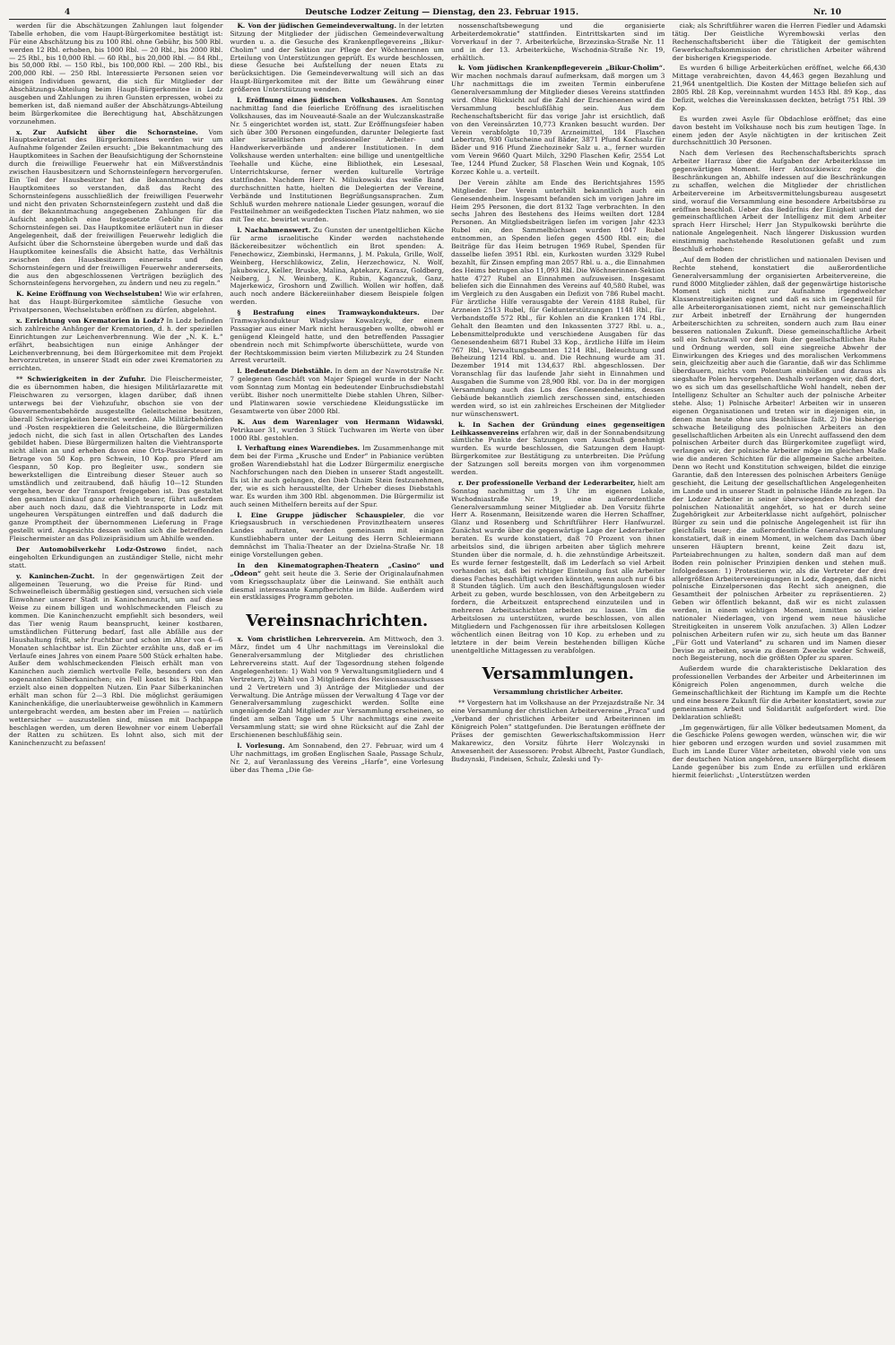4 Deutsche Lodzer Zeitung — Dienstag, den 23. Februar 1915. Nr. 10
werden für die Abschätzungen Zahlungen laut folgender Tabelle erhoben, die vom Haupt-Bürgerkomitee bestätigt ist: Für eine Abschätzung bis zu 100 Rbl. ohne Gebühr, bis 500 Rbl. werden 12 Rbl. erhoben, bis 1000 Rbl. — 20 Rbl., bis 2000 Rbl. — 25 Rbl., bis 10,000 Rbl. — 60 Rbl., bis 20,000 Rbl. — 84 Rbl., bis 50,000 Rbl. — 150 Rbl., bis 100,000 Rbl. — 200 Rbl., bis 200,000 Rbl. — 250 Rbl. Interessierte Personen seien vor einigen Individuen gewarnt, die sich für Mitglieder der Abschätzungs-Abteilung beim Haupt-Bürgerkomitee in Lodz ausgeben und Zahlungen zu ihren Gunsten erpressen, wobei zu bemerken ist, daß niemand außer der Abschätzungs-Abteilung beim Bürgerkomitee die Berechtigung hat, Abschätzungen vorzunehmen.
x. Zur Aufsicht über die Schornsteine. Vom Hauptsekretariat des Bürgerkomitees werden wir um Aufnahme folgender Zeilen ersucht: „Die Bekanntmachung des Hauptkomitees in Sachen der Beaufsichtigung der Schornsteine durch die freiwillige Feuerwehr hat ein Mißverständnis zwischen Hausbesitzern und Schornsteinfegern hervorgerufen. Ein Teil der Hausbesitzer hat die Bekanntmachung des Hauptkomitees so verstanden, daß das Recht des Schornsteinfegens ausschließlich der freiwilligen Feuerwehr und nicht den privaten Schornsteinfegern zusteht und daß die in der Bekanntmachung angegebenen Zahlungen für die Aufsicht angeblich eine festgesetzte Gebühr für das Schornsteinfegen sei. Das Hauptkomitee erläutert nun in dieser Angelegenheit, daß der freiwilligen Feuerwehr lediglich die Aufsicht über die Schornsteine übergeben wurde und daß das Hauptkomitee keinesfalls die Absicht hatte, das Verhältnis zwischen den Hausbesitzern einerseits und den Schornsteinfegern und der freiwilligen Feuerwehr andererseits, die aus den abgeschlossenen Verträgen bezüglich des Schornsteinfegens hervorgehen, zu ändern und neu zu regeln.“
K. Keine Eröffnung von Wechselstuben! Wie wir erfahren, hat das Haupt-Bürgerkomitee sämtliche Gesuche von Privatpersonen, Wechselstuben eröffnen zu dürfen, abgelehnt.
x. Errichtung von Krematorien in Lodz? In Lodz befinden sich zahlreiche Anhänger der Krematorien, d. h. der speziellen Einrichtungen zur Leichenverbrennung. Wie der „N. K. Ł.“ erfährt, beabsichtigen nun einige Anhänger der Leichenverbrennung, bei dem Bürgerkomitee mit dem Projekt hervorzutreten, in unserer Stadt ein oder zwei Krematorien zu errichten.
** Schwierigkeiten in der Zufuhr. Die Fleischermeister, die es übernommen haben, die hiesigen Militärlazarette mit Fleischwaren zu versorgen, klagen darüber, daß ihnen unterwegs bei der Viehzufuhr, obschon sie von der Gouvernementsbehörde ausgestellte Geleitscheine besitzen, überall Schwierigkeiten bereitet werden. Alle Militärbehörden und -Posten respektieren die Geleitscheine, die Bürgermilizen jedoch nicht, die sich fast in allen Ortschaften des Landes gebildet haben. Diese Bürgermilizen halten die Viehtransporte nicht allein an und erheben davon eine Orts-Passiersteuer im Betrage von 50 Kop. pro Schwein, 10 Kop. pro Pferd am Gespann, 50 Kop. pro Begleiter usw., sondern sie bewerkstelligen die Eintreibung dieser Steuer auch so umständlich und zeitraubend, daß häufig 10—12 Stunden vergehen, bevor der Transport freigegeben ist. Das gestaltet den gesamten Einkauf ganz erheblich teurer, führt außerdem aber auch noch dazu, daß die Viehtransporte in Lodz mit ungeheuren Verspätungen eintreffen und daß dadurch die ganze Promptheit der übernommenen Lieferung in Frage gestellt wird. Angesichts dessen wollen sich die betreffenden Fleischermeister an das Polizeipräsidium um Abhilfe wenden.
Der Automobilverkehr Lodz-Ostrowo findet, nach eingeholten Erkundigungen an zuständiger Stelle, nicht mehr statt.
y. Kaninchen-Zucht. In der gegenwärtigen Zeit der allgemeinen Teuerung, wo die Preise für Rind- und Schweinefleisch übermäßig gestiegen sind, versuchen sich viele Einwohner unserer Stadt in Kaninchenzucht, um auf diese Weise zu einem billigen und wohlschmeckenden Fleisch zu kommen. Die Kaninchenzucht empfiehlt sich besonders, weil das Tier wenig Raum beansprucht, keiner kostbaren, umständlichen Fütterung bedarf, fast alle Abfälle aus der Haushaltung frißt, sehr fruchtbar und schon im Alter von 4—6 Monaten schlachtbar ist. Ein Züchter erzählte uns, daß er im Verlaufe eines Jahres von einem Paare 500 Stück erhalten habe. Außer dem wohlschmeckenden Fleisch erhält man von Kaninchen auch ziemlich wertvolle Felle, besonders von den sogenannten Silberkaninchen; ein Fell kostet bis 5 Rbl. Man erzielt also einen doppelten Nutzen. Ein Paar Silberkaninchen erhält man schon für 2—3 Rbl. Die möglichst geräumigen Kaninchenkäfige, die unerlaubterweise gewöhnlich in Kammern untergebracht werden, am besten aber im Freien — natürlich wettersicher — auszustellen sind, müssen mit Dachpappe beschlagen werden, um deren Bewohner vor einem Ueberfall der Ratten zu schützen. Es lohnt also, sich mit der Kaninchenzucht zu befassen!
K. Von der jüdischen Gemeindeverwaltung. In der letzten Sitzung der Mitglieder der jüdischen Gemeindeverwaltung wurden u. a. die Gesuche des Krankenpflegevereins „Bikur-Cholim“ und der Sektion zur Pflege der Wöchnerinnen um Erteilung von Unterstützungen geprüft. Es wurde beschlossen, diese Gesuche bei Aufstellung der neuen Etats zu berücksichtigen. Die Gemeindeverwaltung will sich an das Haupt-Bürgerkomitee mit der Bitte um Gewährung einer größeren Unterstützung wenden.
l. Eröffnung eines jüdischen Volkshauses. Am Sonntag nachmittag fand die feierliche Eröffnung des israelitischen Volkshauses, das im Nouveauté-Saale an der Wulczanskastraße Nr. 5 eingerichtet worden ist, statt. Zur Eröffnungsfeier haben sich über 300 Personen eingefunden, darunter Delegierte fast aller israelitischen professioneller Arbeiter- und Handwerkerverbände und anderer Institutionen. In dem Volkshause werden unterhalten: eine billige und unentgeltliche Teehalle und Küche, eine Bibliothek, ein Lesesaal, Unterrichtskurse, ferner werden kulturelle Vorträge stattfinden. Nachdem Herr N. Miliukowski das weiße Band durchschnitten hatte, hielten die Delegierten der Vereine, Verbände und Institutionen Begrüßungsansprachen. Zum Schluß wurden mehrere nationale Lieder gesungen, worauf die Festteilnehmer an weißgedeckten Tischen Platz nahmen, wo sie mit Tee etc. bewirtet wurden.
l. Nachahmenswert. Zu Gunsten der unentgeltlichen Küche für arme israelitische Kinder werden nachstehende Bäckereibesitzer wöchentlich ein Brot spenden: A. Fenechowicz, Ziembinski, Hermanns, J. M. Pakula, Grille, Wolf, Weinberg, Herschlikowicz, Zelin, Herzechowicz, N. Wolf, Jakubowicz, Keller, Bruske, Malina, Aptekarz, Karasz, Goldberg, Neiberg, J. N. Weinberg, K. Rubin, Kaganczuk, Ganz, Majerkewicz, Groshorn und Zwillich. Wollen wir hoffen, daß auch noch andere Bäckereiinhaber diesem Beispiele folgen werden.
§ Bestrafung eines Tramwaykondukteurs. Der Tramwaykondukteur Wladyslaw Kowalczyk, der einem Passagier aus einer Mark nicht herausgeben wollte, obwohl er genügend Kleingeld hatte, und den betreffenden Passagier obendrein noch mit Schimpfworte überschüttete, wurde von der Rechtskommission beim vierten Milizbezirk zu 24 Stunden Arrest verurteilt.
l. Bedeutende Diebstähle. In dem an der Nawrotstraße Nr. 7 gelegenen Geschäft von Majer Spiegel wurde in der Nacht vom Sonntag zum Montag ein bedeutender Einbruchsdiebstahl verübt. Bisher noch unermittelte Diebe stahlen Uhren, Silber- und Platinwaren sowie verschiedene Kleidungsstücke im Gesamtwerte von über 2000 Rbl.
K. Aus dem Warenlager von Hermann Widawski, Petrikauer 31, wurden 3 Stück Tuchwaren im Werte von über 1000 Rbl. gestohlen.
l. Verhaftung eines Warendiebes. Im Zusammenhange mit dem bei der Firma „Krusche und Ender“ in Pabianice verübten großen Warendiebstahl hat die Lodzer Bürgermiliz energische Nachforschungen nach den Dieben in unserer Stadt angestellt. Es ist ihr auch gelungen, den Dieb Chaim Stein festzunehmen, der, wie es sich herausstellte, der Urheber dieses Diebstahls war. Es wurden ihm 300 Rbl. abgenommen. Die Bürgermiliz ist auch seinen Mithelfern bereits auf der Spur.
l. Eine Gruppe jüdischer Schauspieler, die vor Kriegsausbruch in verschiedenen Provinztheatern unseres Landes auftraten, werden gemeinsam mit einigen Kunstliebhabern unter der Leitung des Herrn Schleiermann demnächst im Thalia-Theater an der Dzielna-Straße Nr. 18 einige Vorstellungen geben.
In den Kinematographen-Theatern „Casino“ und „Odeon“ geht seit heute die 3. Serie der Originalaufnahmen vom Kriegsschauplatz über die Leinwand. Sie enthält auch diesmal interessante Kampfberichte im Bilde. Außerdem wird ein erstklassiges Programm geboten.
Vereinsnachrichten.
x. Vom christlichen Lehrerverein. Am Mittwoch, den 3. März, findet um 4 Uhr nachmittags im Vereinslokal die Generalversammlung der Mitglieder des christlichen Lehrervereins statt. Auf der Tagesordnung stehen folgende Angelegenheiten: 1) Wahl von 9 Verwaltungsmitgliedern und 4 Vertretern, 2) Wahl von 3 Mitgliedern des Revisionsausschusses und 2 Vertretern und 3) Anträge der Mitglieder und der Verwaltung. Die Anträge müssen der Verwaltung 4 Tage vor der Generalversammlung zugeschickt werden. Sollte eine ungenügende Zahl Mitglieder zur Versammlung erscheinen, so findet am selben Tage um 5 Uhr nachmittags eine zweite Versammlung statt; sie wird ohne Rücksicht auf die Zahl der Erschienenen beschlußfähig sein.
l. Vorlesung. Am Sonnabend, den 27. Februar, wird um 4 Uhr nachmittags, im großen Englischen Saale, Passage Schulz, Nr. 2, auf Veranlassung des Vereins „Harfe“, eine Vorlesung über das Thema „Die Ge-
nossenschaftsbewegung und die organisierte Arbeiterdemokratie“ stattfinden. Eintrittskarten sind im Vorverkauf in der 7. Arbeiterküche, Brzezinska-Straße Nr. 11 und in der 13. Arbeiterküche, Wschodnia-Straße Nr. 19, erhältlich.
k. Vom jüdischen Krankenpflegeverein „Bikur-Cholim“. Wir machen nochmals darauf aufmerksam, daß morgen um 3 Uhr nachmittags die im zweiten Termin einberufene Generalversammlung der Mitglieder dieses Vereins stattfinden wird. Ohne Rücksicht auf die Zahl der Erschienenen wird die Versammlung beschlußfähig sein. Aus dem Rechenschaftsbericht für das vorige Jahr ist ersichtlich, daß von den Vereinsärzten 10,773 Kranken besucht wurden. Der Verein verabfolgte 10,739 Arzneimittel, 184 Flaschen Lebertran, 930 Gutscheine auf Bäder, 3871 Pfund Kochsalz für Bäder und 916 Pfund Ziechozinekr Salz u. a., ferner wurden vom Verein 9660 Quart Milch, 3290 Flaschen Kefir, 2554 Lot Tee, 1244 Pfund Zucker, 58 Flaschen Wein und Kognak, 105 Korzec Kohle u. a. verteilt.
Der Verein zählte am Ende des Berichtsjahres 1595 Mitglieder. Der Verein unterhält bekanntlich auch ein Genesendenheim. Insgesamt befanden sich im vorigen Jahre im Heim 295 Personen, die dort 8132 Tage verbrachten. In den sechs Jahren des Bestehens des Heims weilten dort 1284 Personen. An Mitgliedsbeiträgen liefen im vorigen Jahr 4233 Rubel ein, den Sammelbüchsen wurden 1047 Rubel entnommen, an Spenden liefen gegen 4500 Rbl. ein; die Beiträge für das Heim betrugen 1969 Rubel, Spenden für dasselbe liefen 3951 Rbl. ein, Kurkosten wurden 3329 Rubel bezahlt, für Zinsen empfing man 2057 Rbl. u. a., die Einnahmen des Heims betrugen also 11,093 Rbl. Die Wöchnerinnen-Sektion hatte 4727 Rubel an Einnahmen aufzuweisen. Insgesamt beliefen sich die Einnahmen des Vereins auf 40,580 Rubel, was im Vergleich zu den Ausgaben ein Defizit von 786 Rubel macht. Für ärztliche Hilfe verausgabte der Verein 4188 Rubel, für Arzneien 2513 Rubel, für Geldunterstützungen 1148 Rbl., für Verbandstoffe 572 Rbl., für Kohlen an die Kranken 174 Rbl., Gehalt den Beamten und den Inkassenten 3727 Rbl. u. a., Lebensmittelprodukte und verschiedene Ausgaben für das Genesendenheim 6871 Rubel 33 Kop., ärztliche Hilfe im Heim 767 Rbl., Verwaltungsbeamten 1214 Rbl., Beleuchtung und Beheizung 1214 Rbl. u. and. Die Rechnung wurde am 31. Dezember 1914 mit 134,637 Rbl. abgeschlossen. Der Voranschlag für das laufende Jahr sieht in Einnahmen und Ausgaben die Summe von 28,900 Rbl. vor. Da in der morgigen Versammlung auch das Los des Genesendenheims, dessen Gebäude bekanntlich ziemlich zerschossen sind, entschieden werden wird, so ist ein zahlreiches Erscheinen der Mitglieder nur wünschenswert.
k. In Sachen der Gründung eines gegenseitigen Leihkassenvereins erfahren wir, daß in der Sonnabendsitzung sämtliche Punkte der Satzungen vom Ausschuß genehmigt wurden. Es wurde beschlossen, die Satzungen dem Haupt-Bürgerkomitee zur Bestätigung zu unterbreiten. Die Prüfung der Satzungen soll bereits morgen von ihm vorgenommen werden.
r. Der professionelle Verband der Lederarbeiter, hielt am Sonntag nachmittag um 3 Uhr im eigenen Lokale, Wschodniastraße Nr. 19, eine außerordentliche Generalversammlung seiner Mitglieder ab. Den Vorsitz führte Herr A. Rosenmann, Beisitzende waren die Herren Schaffner, Glanz und Rosenberg und Schriftführer Herr Hanfwurzel. Zunächst wurde über die gegenwärtige Lage der Lederarbeiter beraten. Es wurde konstatiert, daß 70 Prozent von ihnen arbeitslos sind, die übrigen arbeiten aber täglich mehrere Stunden über die normale, d. h. die zehnstündige Arbeitszeit. Es wurde ferner festgestellt, daß im Lederfach so viel Arbeit vorhanden ist, daß bei richtiger Einteilung fast alle Arbeiter dieses Faches beschäftigt werden könnten, wenn auch nur 6 bis 8 Stunden täglich. Um auch den Beschäftigungslosen wieder Arbeit zu geben, wurde beschlossen, von den Arbeitgebern zu fordern, die Arbeitszeit entsprechend einzuteilen und in mehreren Arbeitsschichten arbeiten zu lassen. Um die Arbeitslosen zu unterstützen, wurde beschlossen, von allen Mitgliedern und Fachgenossen für ihre arbeitslosen Kollegen wöchentlich einen Beitrag von 10 Kop. zu erheben und zu letztere in der beim Verein bestehenden billigen Küche unentgeltliche Mittagessen zu verabfolgen.
Versammlungen.
Versammlung christlicher Arbeiter.
** Vorgestern hat im Volkshause an der Przejazdstraße Nr. 34 eine Versammlung der christlichen Arbeitervereine „Praca“ und „Verband der christlichen Arbeiter und Arbeiterinnen im Königreich Polen“ stattgefunden. Die Beratungen eröffnete der Präses der gemischten Gewerkschaftskommission Herr Makarewicz, den Vorsitz führte Herr Wolczynski in Anwesenheit der Assessoren: Probst Albrecht, Pastor Gundlach, Budzynski, Findeisen, Schulz, Zaleski und Ty-
ciak; als Schriftführer waren die Herren Fiedler und Adamski tätig. Der Geistliche Wyrembowski verlas den Rechenschaftsbericht über die Tätigkeit der gemischten Gewerkschaftskommission der christlichen Arbeiter während der bisherigen Kriegsperiode.
Es wurden 6 billige Arbeiterküchen eröffnet, welche 66,430 Mittage verabreichten, davon 44,463 gegen Bezahlung und 21,964 unentgeltlich. Die Kosten der Mittage beliefen sich auf 2805 Rbl. 28 Kop, vereinnahmt wurden 1453 Rbl. 89 Kop., das Defizit, welches die Vereinskassen deckten, beträgt 751 Rbl. 39 Kop.
Es wurden zwei Asyle für Obdachlose eröffnet; das eine davon besteht im Volkshause noch bis zum heutigen Tage. In einem jeden der Asyle nächtigten in der kritischen Zeit durchschnittlich 30 Personen.
Nach dem Verlesen des Rechenschaftsberichts sprach Arbeiter Harrasz über die Aufgaben der Arbeiterklasse im gegenwärtigen Moment. Herr Antoszkiewicz regte die Beschränkungen an, Abhilfe indessen auf die Beschränkungen zu schaffen, welchen die Mitglieder der christlichen Arbeitervereine im Arbeitsvermittelungsbureau ausgesetzt sind, worauf die Versammlung eine besondere Arbeitsbörse zu eröffnen beschloß. Ueber das Bedürfnis der Einigkeit und der gemeinschaftlichen Arbeit der Intelligenz mit dem Arbeiter sprach Herr Hirschel; Herr Jan Stypulkowski berührte die nationale Angelegenheit. Nach längerer Diskussion wurden einstimmig nachstehende Resolutionen gefaßt und zum Beschluß erhoben:
„Auf dem Boden der christlichen und nationalen Devisen und Rechte stehend, konstatiert die außerordentliche Generalversammlung der organisierten Arbeitervereine, die rund 8000 Mitglieder zählen, daß der gegenwärtige historische Moment sich nicht zur Aufnahme irgendwelcher Klassenstreitigkeiten eignet und daß es sich im Gegenteil für alle Arbeiterorganisationen ziemt, nicht nur gemeinschaftlich zur Arbeit inbetreff der Ernährung der hungernden Arbeiterschichten zu schreiten, sondern auch zum Bau einer besseren nationalen Zukunft. Diese gemeinschaftliche Arbeit soll ein Schutzwall vor dem Ruin der gesellschaftlichen Ruhe und Ordnung werden, soll eine siegreiche Abwehr der Einwirkungen des Krieges und des moralischen Verkommens sein, gleichzeitig aber auch die Garantie, daß wir das Schlimme überdauern, nichts vom Polentum einbüßen und daraus als siegshafte Polen hervorgehen. Deshalb verlangen wir, daß dort, wo es sich um das gesellschaftliche Wohl handelt, neben der Intelligenz Schulter an Schulter auch der polnische Arbeiter stehe. Also; 1) Polnische Arbeiter! Arbeiten wir in unseren eigenen Organisationen und treten wir in diejenigen ein, in denen man heute ohne uns Beschlüsse faßt. 2) Die bisherige schwache Beteiligung des polnischen Arbeiters an den gesellschaftlichen Arbeiten als ein Unrecht auffassend den dem polnischen Arbeiter durch das Bürgerkomitee zugefügt wird, verlangen wir, der polnische Arbeiter möge im gleichen Maße wie die anderen Schichten für die allgemeine Sache arbeiten. Denn wo Recht und Konstitution schweigen, bildet die einzige Garantie, daß den Interessen des polnischen Arbeiters Genüge geschieht, die Leitung der gesellschaftlichen Angelegenheiten im Lande und in unserer Stadt in polnische Hände zu legen. Da der Lodzer Arbeiter in seiner überwiegenden Mehrzahl der polnischen Nationalität angehört, so hat er durch seine Zugehörigkeit zur Arbeiterklasse nicht aufgehört, polnischer Bürger zu sein und die polnische Angelegenheit ist für ihn gleichfalls teuer; die außerordentliche Generalversammlung konstatiert, daß in einem Moment, in welchem das Dach über unseren Häuptern brennt, keine Zeit dazu ist, Parteiabrechnungen zu halten, sondern daß man auf dem Boden rein polnischer Prinzipien denken und stehen muß. Infolgedessen: 1) Protestieren wir, als die Vertreter der drei allergrößten Arbeitervereinigungen in Lodz, dagegen, daß nicht polnische Einzelpersonen das Recht sich aneignen, die Gesamtheit der polnischen Arbeiter zu repräsentieren. 2) Geben wir öffentlich bekannt, daß wir es nicht zulassen werden, in einem wichtigen Moment, inmitten so vieler nationaler Niederlagen, von irgend wem neue häusliche Streitigkeiten in unserem Volk anzufachen. 3) Allen Lodzer polnischen Arbeitern rufen wir zu, sich heute um das Banner „Für Gott und Vaterland“ zu scharen und im Namen dieser Devise zu arbeiten, sowie zu diesem Zwecke weder Schweiß, noch Begeisterung, noch die größten Opfer zu sparen.
Außerdem wurde die charakteristische Deklaration des professionellen Verbandes der Arbeiter und Arbeiterinnen im Königreich Polen angenommen, durch welche die Gemeinschaftlichkeit der Richtung im Kampfe um die Rechte und eine bessere Zukunft für die Arbeiter konstatiert, sowie zur gemeinsamen Arbeit und Solidarität aufgefordert wird. Die Deklaration schließt:
„Im gegenwärtigen, für alle Völker bedeutsamen Moment, da die Geschicke Polens gewogen werden, wünschen wir, die wir hier geboren und erzogen wurden und soviel zusammen mit Euch im Lande Eurer Väter arbeiteten, obwohl viele von uns der deutschen Nation angehören, unsere Bürgerpflicht diesem Lande gegenüber bis zum Ende zu erfüllen und erklären hiermit feierlichst: „Unterstützen werden